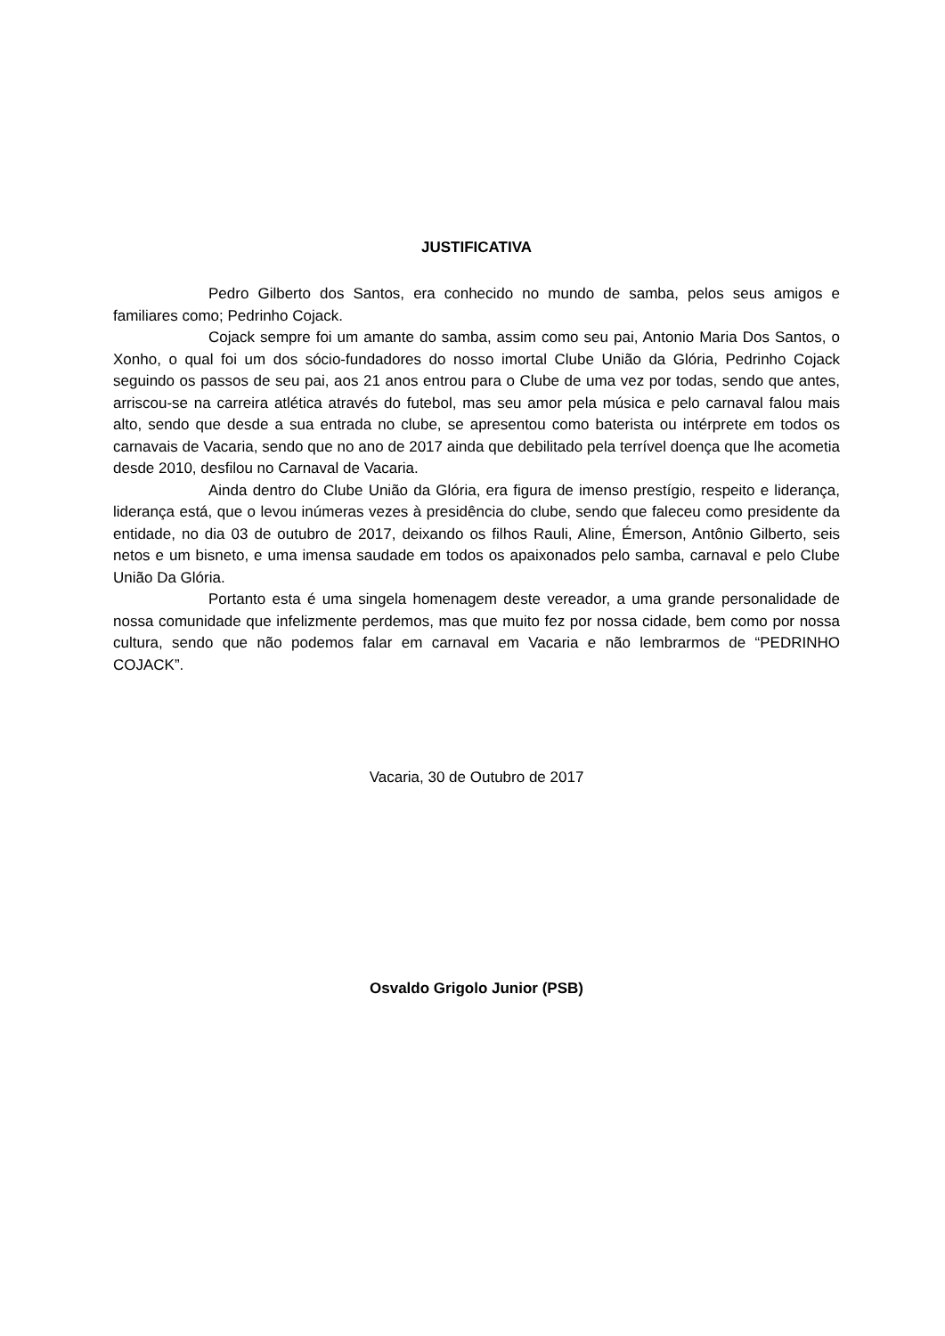JUSTIFICATIVA
Pedro Gilberto dos Santos, era conhecido no mundo de samba, pelos seus amigos e familiares como; Pedrinho Cojack.
Cojack sempre foi um amante do samba, assim como seu pai, Antonio Maria Dos Santos, o Xonho, o qual foi um dos sócio-fundadores do nosso imortal Clube União da Glória, Pedrinho Cojack seguindo os passos de seu pai, aos 21 anos entrou para o Clube de uma vez por todas, sendo que antes, arriscou-se na carreira atlética através do futebol, mas seu amor pela música e pelo carnaval falou mais alto, sendo que desde a sua entrada no clube, se apresentou como baterista ou intérprete em todos os carnavais de Vacaria, sendo que no ano de 2017 ainda que debilitado pela terrível doença que lhe acometia desde 2010, desfilou no Carnaval de Vacaria.
Ainda dentro do Clube União da Glória, era figura de imenso prestígio, respeito e liderança, liderança está, que o levou inúmeras vezes à presidência do clube, sendo que faleceu como presidente da entidade, no dia 03 de outubro de 2017, deixando os filhos Rauli, Aline, Émerson, Antônio Gilberto, seis netos e um bisneto, e uma imensa saudade em todos os apaixonados pelo samba, carnaval e pelo Clube União Da Glória.
Portanto esta é uma singela homenagem deste vereador, a uma grande personalidade de nossa comunidade que infelizmente perdemos, mas que muito fez por nossa cidade, bem como por nossa cultura, sendo que não podemos falar em carnaval em Vacaria e não lembrarmos de “PEDRINHO COJACK”.
Vacaria, 30 de Outubro de 2017
Osvaldo Grigolo Junior (PSB)